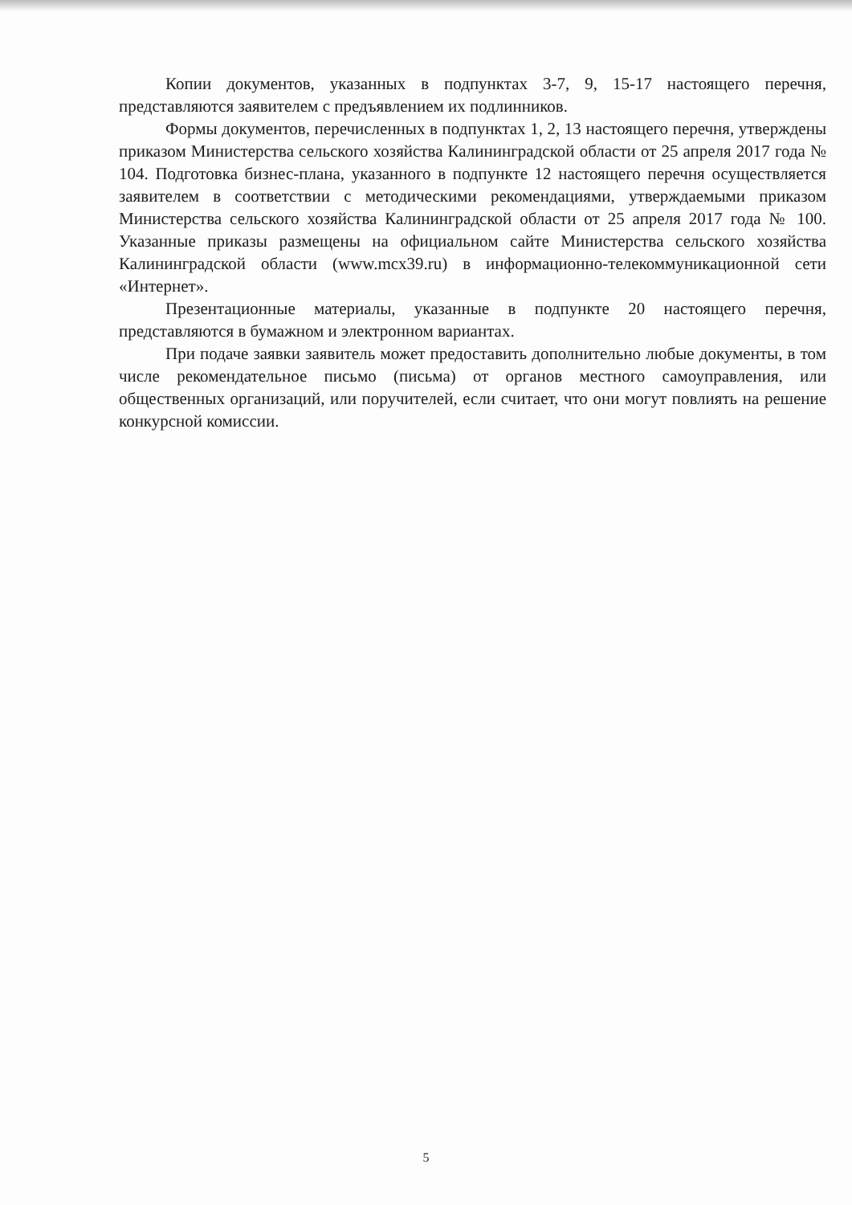Копии документов, указанных в подпунктах 3-7, 9, 15-17 настоящего перечня, представляются заявителем с предъявлением их подлинников.
Формы документов, перечисленных в подпунктах 1, 2, 13 настоящего перечня, утверждены приказом Министерства сельского хозяйства Калининградской области от 25 апреля 2017 года № 104. Подготовка бизнес-плана, указанного в подпункте 12 настоящего перечня осуществляется заявителем в соответствии с методическими рекомендациями, утверждаемыми приказом Министерства сельского хозяйства Калининградской области от 25 апреля 2017 года № 100. Указанные приказы размещены на официальном сайте Министерства сельского хозяйства Калининградской области (www.mcx39.ru) в информационно-телекоммуникационной сети «Интернет».
Презентационные материалы, указанные в подпункте 20 настоящего перечня, представляются в бумажном и электронном вариантах.
При подаче заявки заявитель может предоставить дополнительно любые документы, в том числе рекомендательное письмо (письма) от органов местного самоуправления, или общественных организаций, или поручителей, если считает, что они могут повлиять на решение конкурсной комиссии.
5